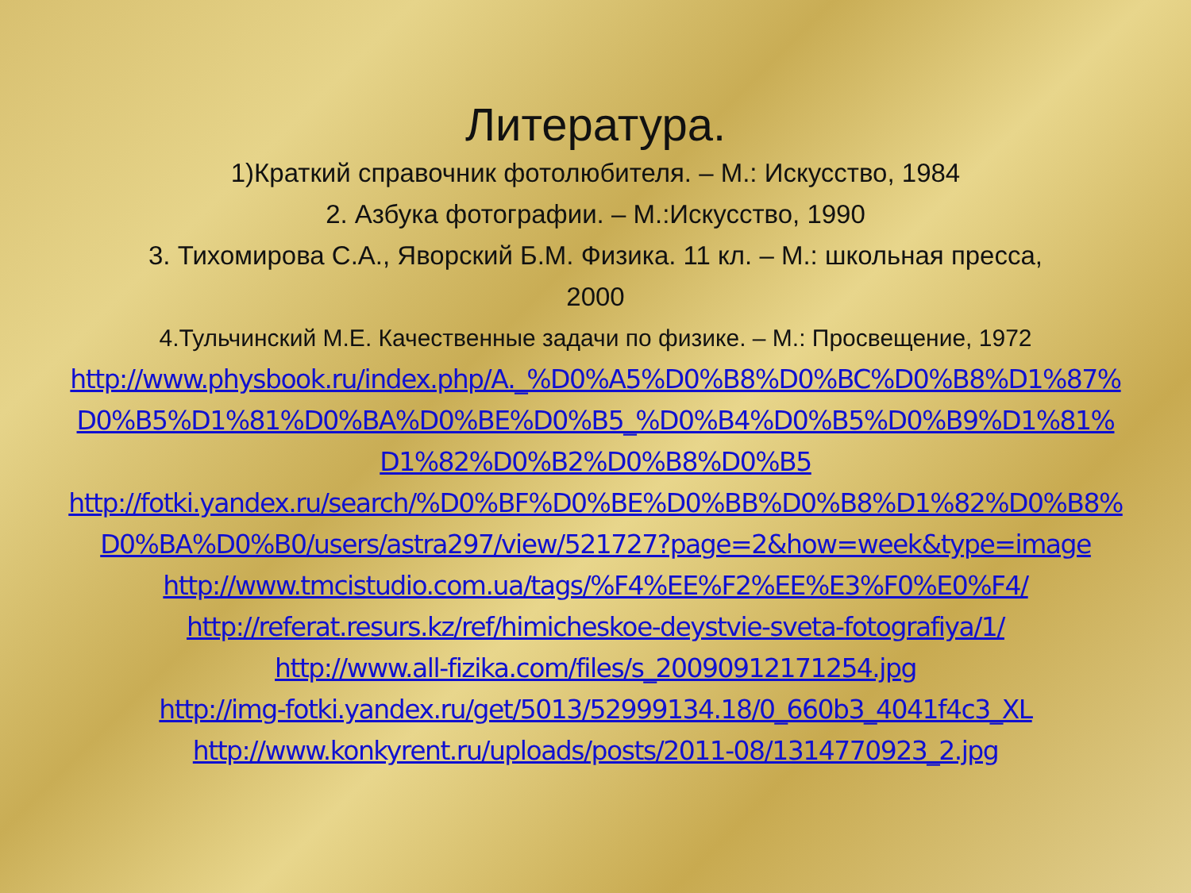Литература.
1)Краткий справочник фотолюбителя. – М.: Искусство, 1984
2. Азбука фотографии. – М.:Искусство, 1990
3. Тихомирова С.А., Яворский Б.М. Физика. 11 кл. – М.: школьная пресса,
2000
4.Тульчинский М.Е. Качественные задачи по физике. – М.: Просвещение, 1972
http://www.physbook.ru/index.php/А._%D0%A5%D0%B8%D0%BC%D0%B8%D1%87%D0%B5%D1%81%D0%BA%D0%BE%D0%B5_%D0%B4%D0%B5%D0%B9%D1%81%D1%82%D0%B2%D0%B8%D0%B5
http://fotki.yandex.ru/search/%D0%BF%D0%BE%D0%BB%D0%B8%D1%82%D0%B8%D0%BA%D0%B0/users/astra297/view/521727?page=2&how=week&type=image
http://www.tmcistudio.com.ua/tags/%F4%EE%F2%EE%E3%F0%E0%F4/
http://referat.resurs.kz/ref/himicheskoe-deystvie-sveta-fotografiya/1/
http://www.all-fizika.com/files/s_20090912171254.jpg
http://img-fotki.yandex.ru/get/5013/52999134.18/0_660b3_4041f4c3_XL
http://www.konkyrent.ru/uploads/posts/2011-08/1314770923_2.jpg